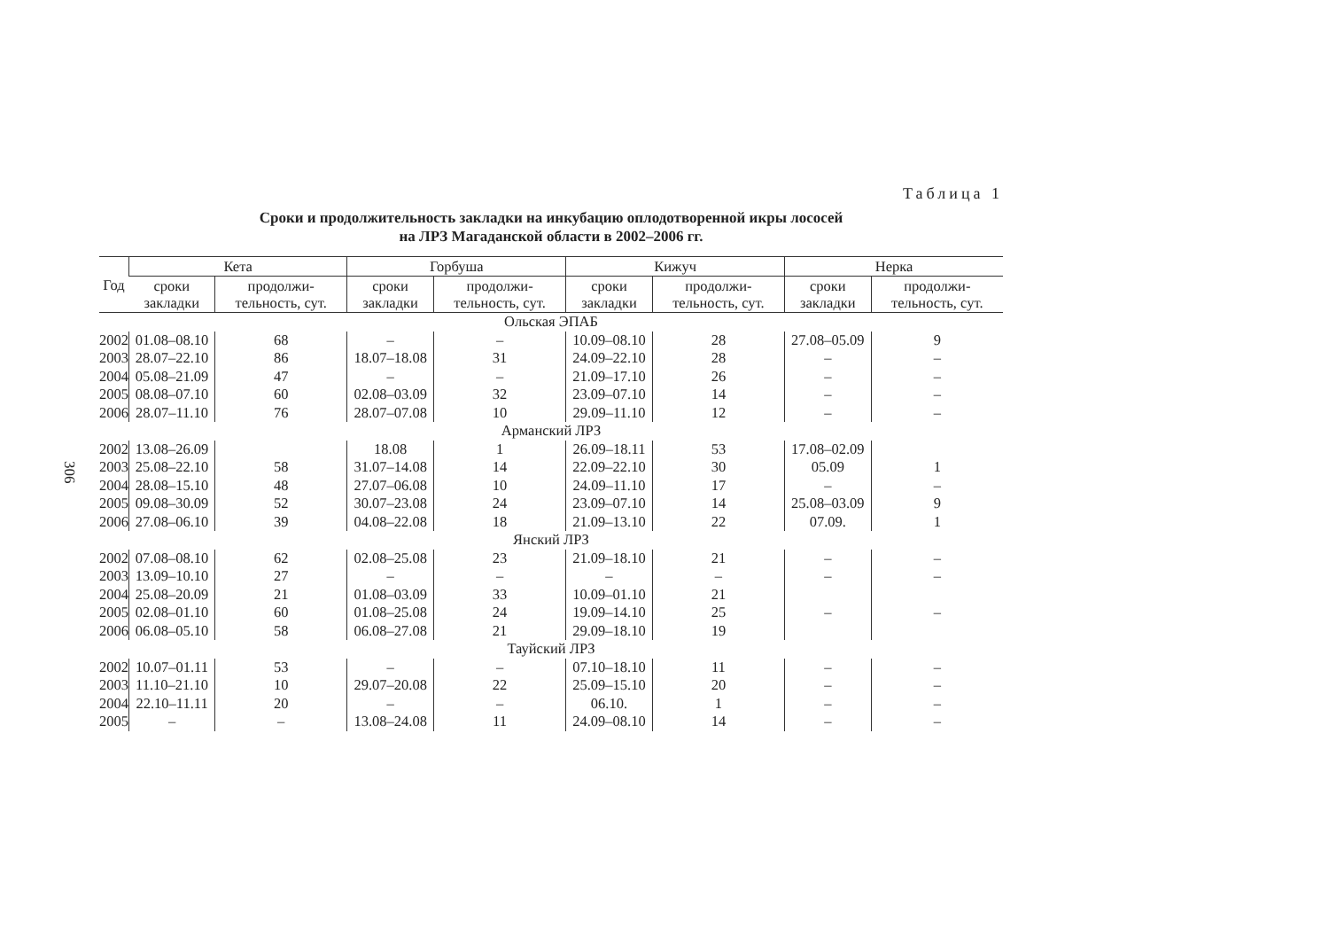306
Таблица 1
Сроки и продолжительность закладки на инкубацию оплодотворенной икры лососей
на ЛРЗ Магаданской области в 2002–2006 гг.
| Год | Кета | | Горбуша | | Кижуч | | Нерка | |
| --- | --- | --- | --- | --- | --- | --- | --- | --- |
| | сроки закладки | продолжи-тельность, сут. | сроки закладки | продолжи-тельность, сут. | сроки закладки | продолжи-тельность, сут. | сроки закладки | продолжи-тельность, сут. |
| Ольская ЭПАБ | | | | | | | | |
| 2002 | 01.08–08.10 | 68 | – | – | 10.09–08.10 | 28 | 27.08–05.09 | 9 |
| 2003 | 28.07–22.10 | 86 | 18.07–18.08 | 31 | 24.09–22.10 | 28 | – | – |
| 2004 | 05.08–21.09 | 47 | – | – | 21.09–17.10 | 26 | – | – |
| 2005 | 08.08–07.10 | 60 | 02.08–03.09 | 32 | 23.09–07.10 | 14 | – | – |
| 2006 | 28.07–11.10 | 76 | 28.07–07.08 | 10 | 29.09–11.10 | 12 | – | – |
| Арманский ЛРЗ | | | | | | | | |
| 2002 | 13.08–26.09 | | 18.08 | 1 | 26.09–18.11 | 53 | 17.08–02.09 | |
| 2003 | 25.08–22.10 | 58 | 31.07–14.08 | 14 | 22.09–22.10 | 30 | 05.09 | 1 |
| 2004 | 28.08–15.10 | 48 | 27.07–06.08 | 10 | 24.09–11.10 | 17 | – | – |
| 2005 | 09.08–30.09 | 52 | 30.07–23.08 | 24 | 23.09–07.10 | 14 | 25.08–03.09 | 9 |
| 2006 | 27.08–06.10 | 39 | 04.08–22.08 | 18 | 21.09–13.10 | 22 | 07.09. | 1 |
| Янский ЛРЗ | | | | | | | | |
| 2002 | 07.08–08.10 | 62 | 02.08–25.08 | 23 | 21.09–18.10 | 21 | – | – |
| 2003 | 13.09–10.10 | 27 | – | – | – | – | – | – |
| 2004 | 25.08–20.09 | 21 | 01.08–03.09 | 33 | 10.09–01.10 | 21 | | |
| 2005 | 02.08–01.10 | 60 | 01.08–25.08 | 24 | 19.09–14.10 | 25 | – | – |
| 2006 | 06.08–05.10 | 58 | 06.08–27.08 | 21 | 29.09–18.10 | 19 | | |
| Тауйский ЛРЗ | | | | | | | | |
| 2002 | 10.07–01.11 | 53 | – | – | 07.10–18.10 | 11 | – | – |
| 2003 | 11.10–21.10 | 10 | 29.07–20.08 | 22 | 25.09–15.10 | 20 | – | – |
| 2004 | 22.10–11.11 | 20 | – | – | 06.10. | 1 | – | – |
| 2005 | – | – | 13.08–24.08 | 11 | 24.09–08.10 | 14 | – | – |